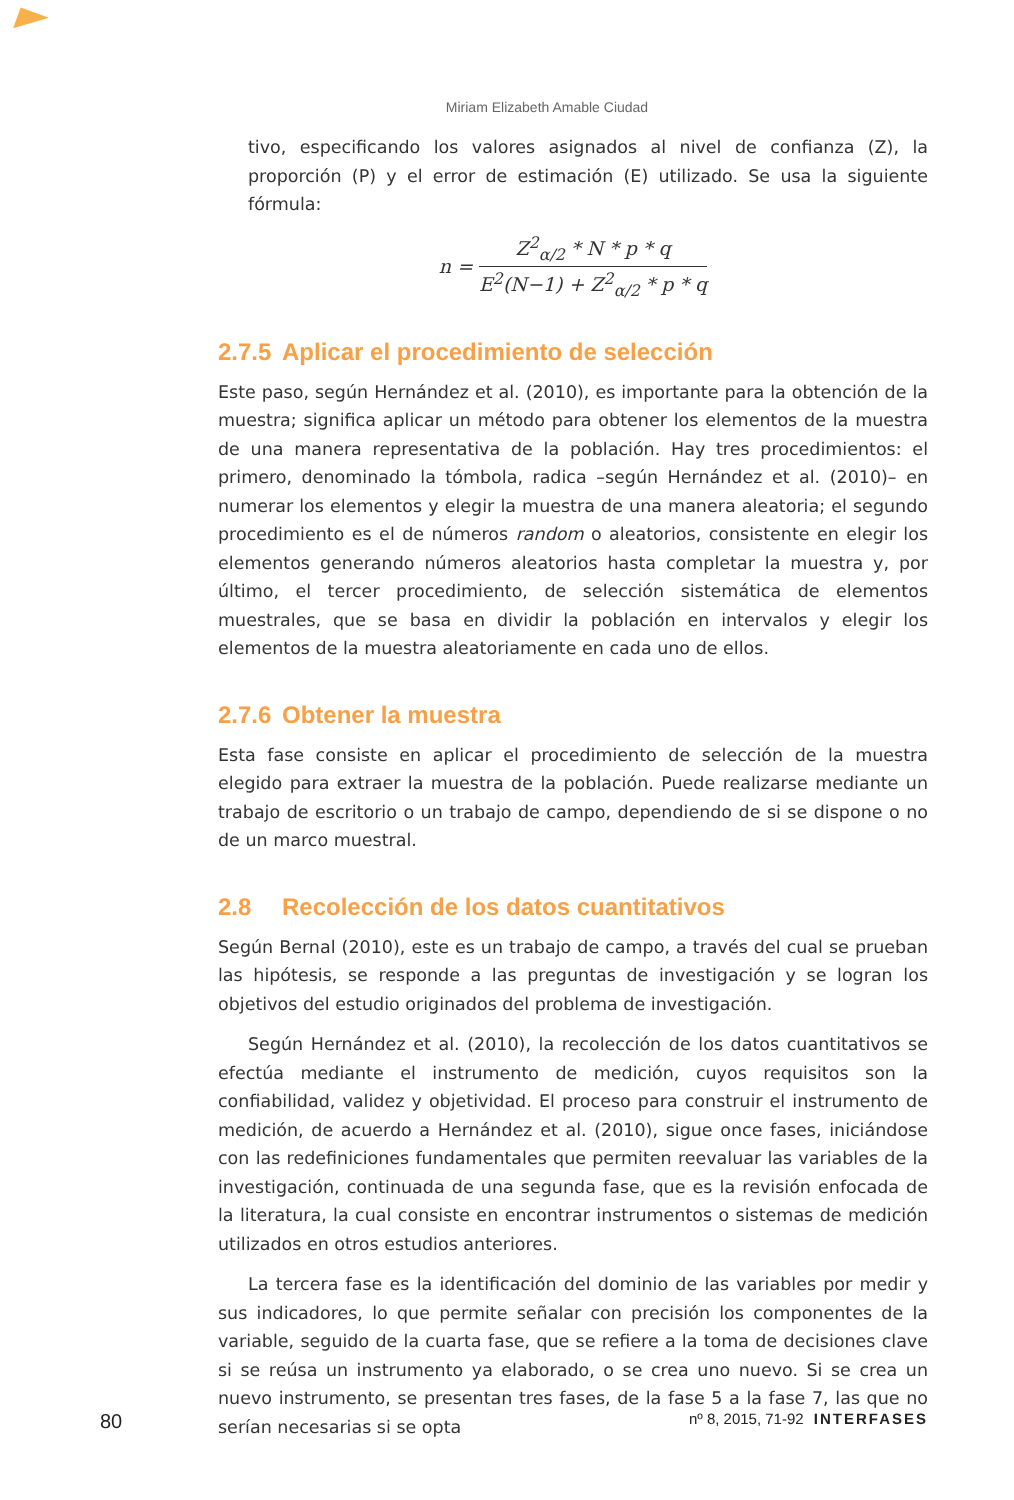Miriam Elizabeth Amable Ciudad
tivo, especificando los valores asignados al nivel de confianza (Z), la proporción (P) y el error de estimación (E) utilizado. Se usa la siguiente fórmula:
n =
Z<sup>2</sup><sub>α/2</sub> * N * p * q
E<sup>2</sup>(N−1) + Z<sup>2</sup><sub>α/2</sub> * p * q
2.7.5 Aplicar el procedimiento de selección
Este paso, según Hernández et al. (2010), es importante para la obtención de la muestra; significa aplicar un método para obtener los elementos de la muestra de una manera representativa de la población. Hay tres procedimientos: el primero, denominado la tómbola, radica –según Hernández et al. (2010)– en numerar los elementos y elegir la muestra de una manera aleatoria; el segundo procedimiento es el de números random o aleatorios, consistente en elegir los elementos generando números aleatorios hasta completar la muestra y, por último, el tercer procedimiento, de selección sistemática de elementos muestrales, que se basa en dividir la población en intervalos y elegir los elementos de la muestra aleatoriamente en cada uno de ellos.
2.7.6 Obtener la muestra
Esta fase consiste en aplicar el procedimiento de selección de la muestra elegido para extraer la muestra de la población. Puede realizarse mediante un trabajo de escritorio o un trabajo de campo, dependiendo de si se dispone o no de un marco muestral.
2.8 Recolección de los datos cuantitativos
Según Bernal (2010), este es un trabajo de campo, a través del cual se prueban las hipótesis, se responde a las preguntas de investigación y se logran los objetivos del estudio originados del problema de investigación.
Según Hernández et al. (2010), la recolección de los datos cuantitativos se efectúa mediante el instrumento de medición, cuyos requisitos son la confiabilidad, validez y objetividad. El proceso para construir el instrumento de medición, de acuerdo a Hernández et al. (2010), sigue once fases, iniciándose con las redefiniciones fundamentales que permiten reevaluar las variables de la investigación, continuada de una segunda fase, que es la revisión enfocada de la literatura, la cual consiste en encontrar instrumentos o sistemas de medición utilizados en otros estudios anteriores.
La tercera fase es la identificación del dominio de las variables por medir y sus indicadores, lo que permite señalar con precisión los componentes de la variable, seguido de la cuarta fase, que se refiere a la toma de decisiones clave si se reúsa un instrumento ya elaborado, o se crea uno nuevo. Si se crea un nuevo instrumento, se presentan tres fases, de la fase 5 a la fase 7, las que no serían necesarias si se opta
80 nº 8, 2015, 71-92 INTERFASES